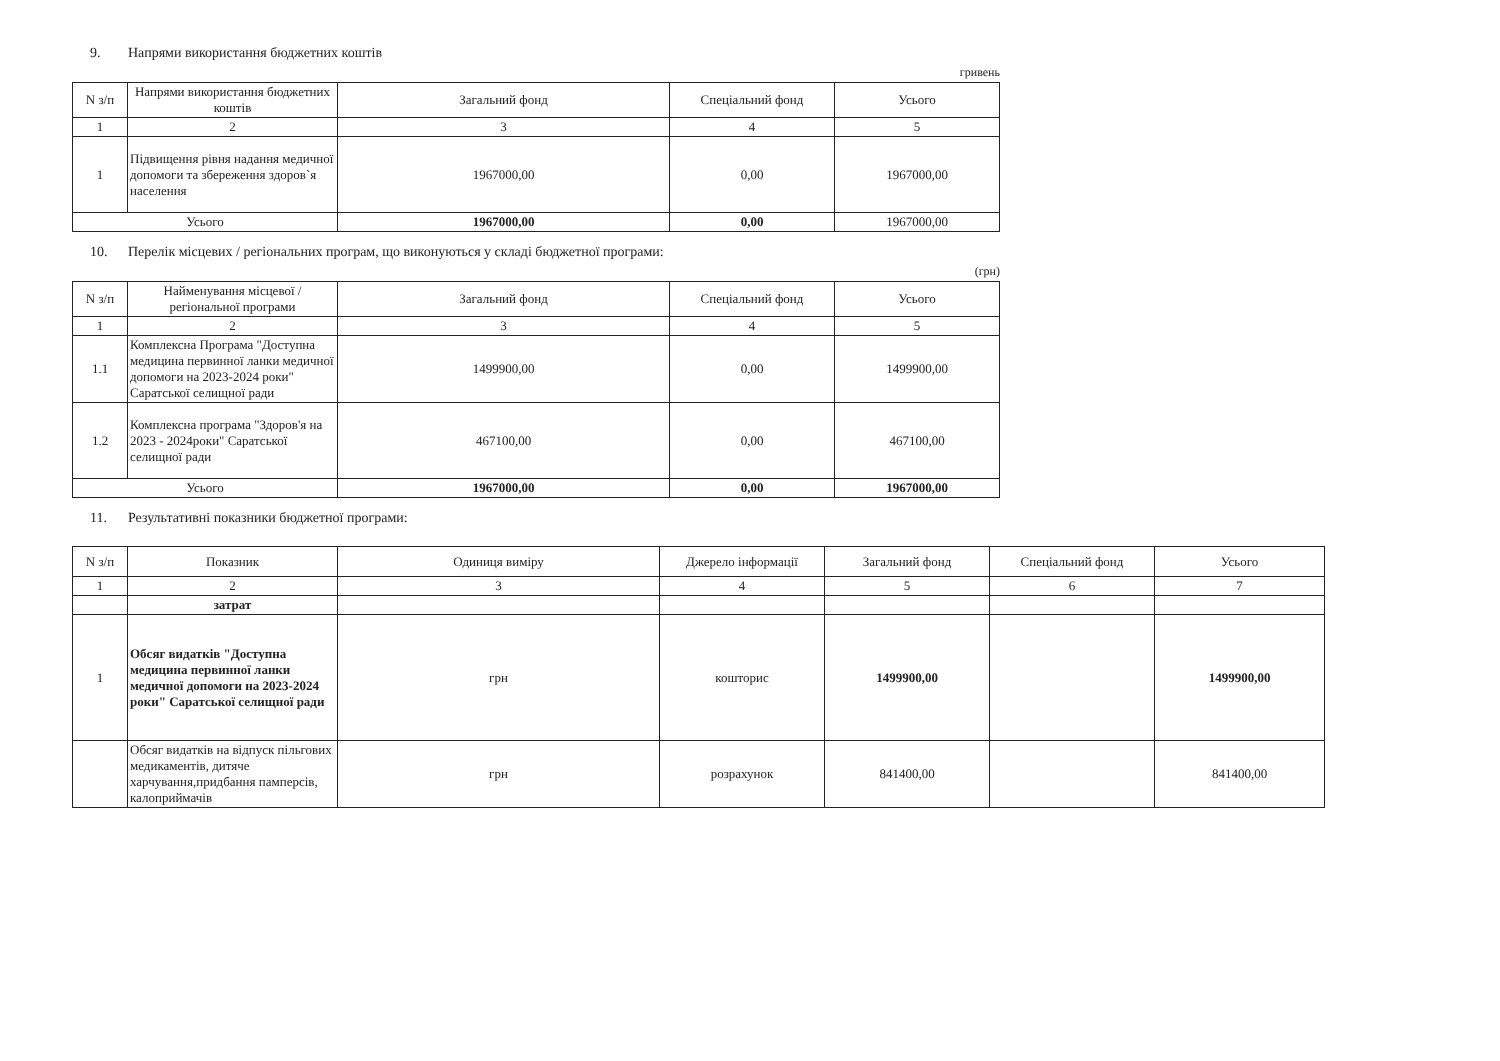9. Напрями використання бюджетних коштів
гривень
| N з/п | Напрями використання бюджетних коштів | Загальний фонд | Спеціальний фонд | Усього |
| --- | --- | --- | --- | --- |
| 1 | 2 | 3 | 4 | 5 |
| 1 | Підвищення рівня надання медичної допомоги та збереження здоров`я населення | 1967000,00 | 0,00 | 1967000,00 |
| Усього | | 1967000,00 | 0,00 | 1967000,00 |
10. Перелік місцевих / регіональних програм, що виконуються у складі бюджетної програми:
(грн)
| N з/п | Найменування місцевої / регіональної програми | Загальний фонд | Спеціальний фонд | Усього |
| --- | --- | --- | --- | --- |
| 1 | 2 | 3 | 4 | 5 |
| 1.1 | Комплексна Програма "Доступна медицина первинної ланки медичної допомоги на 2023-2024 роки" Саратської селищної ради | 1499900,00 | 0,00 | 1499900,00 |
| 1.2 | Комплексна програма "Здоров'я на 2023 - 2024роки" Саратської селищної ради | 467100,00 | 0,00 | 467100,00 |
| Усього | | 1967000,00 | 0,00 | 1967000,00 |
11. Результативні показники бюджетної програми:
| N з/п | Показник | Одиниця виміру | Джерело інформації | Загальний фонд | Спеціальний фонд | Усього |
| --- | --- | --- | --- | --- | --- | --- |
| 1 | 2 | 3 | 4 | 5 | 6 | 7 |
| | затрат | | | | | |
| 1 | Обсяг видатків "Доступна медицина первинної ланки медичної допомоги на 2023-2024 роки" Саратської селищної ради | грн | кошторис | 1499900,00 | | 1499900,00 |
| | Обсяг видатків на відпуск пільгових медикаментів, дитяче харчування,придбання памперсів, калоприймачів | грн | розрахунок | 841400,00 | | 841400,00 |